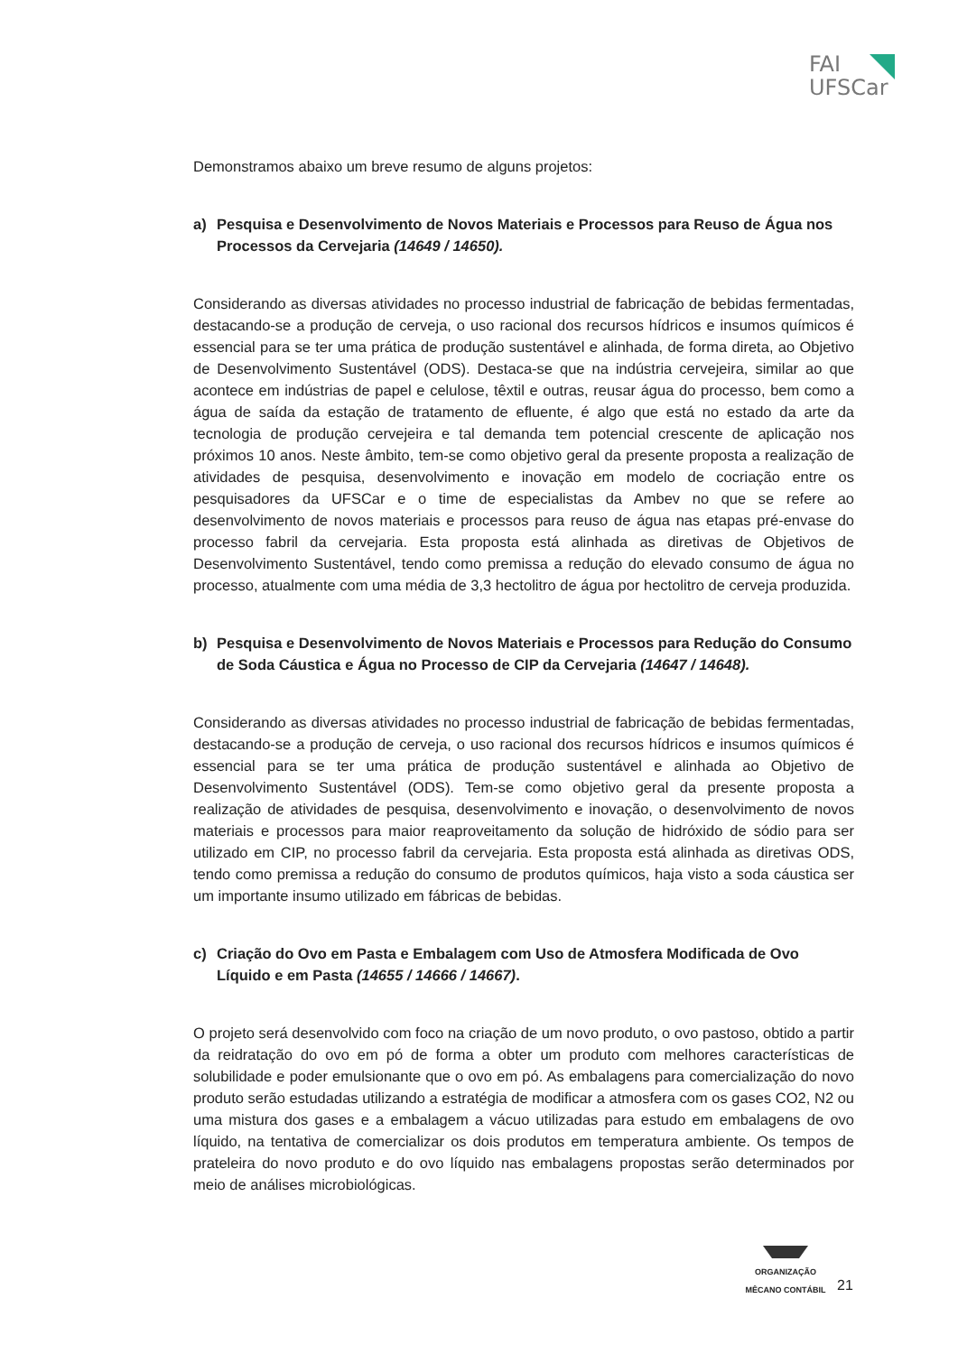FAI
UFSCar
Demonstramos abaixo um breve resumo de alguns projetos:
a) Pesquisa e Desenvolvimento de Novos Materiais e Processos para Reuso de Água nos Processos da Cervejaria (14649 / 14650).
Considerando as diversas atividades no processo industrial de fabricação de bebidas fermentadas, destacando-se a produção de cerveja, o uso racional dos recursos hídricos e insumos químicos é essencial para se ter uma prática de produção sustentável e alinhada, de forma direta, ao Objetivo de Desenvolvimento Sustentável (ODS). Destaca-se que na indústria cervejeira, similar ao que acontece em indústrias de papel e celulose, têxtil e outras, reusar água do processo, bem como a água de saída da estação de tratamento de efluente, é algo que está no estado da arte da tecnologia de produção cervejeira e tal demanda tem potencial crescente de aplicação nos próximos 10 anos. Neste âmbito, tem-se como objetivo geral da presente proposta a realização de atividades de pesquisa, desenvolvimento e inovação em modelo de cocriação entre os pesquisadores da UFSCar e o time de especialistas da Ambev no que se refere ao desenvolvimento de novos materiais e processos para reuso de água nas etapas pré-envase do processo fabril da cervejaria. Esta proposta está alinhada as diretivas de Objetivos de Desenvolvimento Sustentável, tendo como premissa a redução do elevado consumo de água no processo, atualmente com uma média de 3,3 hectolitro de água por hectolitro de cerveja produzida.
b) Pesquisa e Desenvolvimento de Novos Materiais e Processos para Redução do Consumo de Soda Cáustica e Água no Processo de CIP da Cervejaria (14647 / 14648).
Considerando as diversas atividades no processo industrial de fabricação de bebidas fermentadas, destacando-se a produção de cerveja, o uso racional dos recursos hídricos e insumos químicos é essencial para se ter uma prática de produção sustentável e alinhada ao Objetivo de Desenvolvimento Sustentável (ODS). Tem-se como objetivo geral da presente proposta a realização de atividades de pesquisa, desenvolvimento e inovação, o desenvolvimento de novos materiais e processos para maior reaproveitamento da solução de hidróxido de sódio para ser utilizado em CIP, no processo fabril da cervejaria. Esta proposta está alinhada as diretivas ODS, tendo como premissa a redução do consumo de produtos químicos, haja visto a soda cáustica ser um importante insumo utilizado em fábricas de bebidas.
c) Criação do Ovo em Pasta e Embalagem com Uso de Atmosfera Modificada de Ovo Líquido e em Pasta (14655 / 14666 / 14667).
O projeto será desenvolvido com foco na criação de um novo produto, o ovo pastoso, obtido a partir da reidratação do ovo em pó de forma a obter um produto com melhores características de solubilidade e poder emulsionante que o ovo em pó. As embalagens para comercialização do novo produto serão estudadas utilizando a estratégia de modificar a atmosfera com os gases CO2, N2 ou uma mistura dos gases e a embalagem a vácuo utilizadas para estudo em embalagens de ovo líquido, na tentativa de comercializar os dois produtos em temperatura ambiente. Os tempos de prateleira do novo produto e do ovo líquido nas embalagens propostas serão determinados por meio de análises microbiológicas.
ORGANIZAÇÃO
MÊCANO CONTÁBIL
21